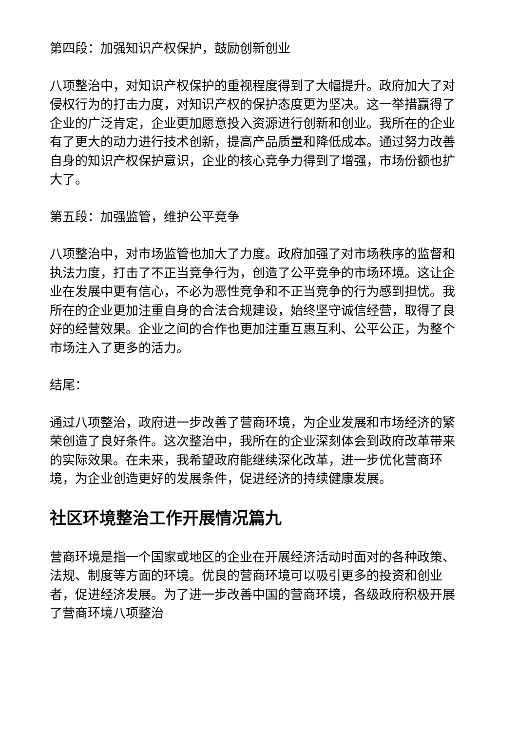第四段：加强知识产权保护，鼓励创新创业
八项整治中，对知识产权保护的重视程度得到了大幅提升。政府加大了对侵权行为的打击力度，对知识产权的保护态度更为坚决。这一举措赢得了企业的广泛肯定，企业更加愿意投入资源进行创新和创业。我所在的企业有了更大的动力进行技术创新，提高产品质量和降低成本。通过努力改善自身的知识产权保护意识，企业的核心竞争力得到了增强，市场份额也扩大了。
第五段：加强监管，维护公平竞争
八项整治中，对市场监管也加大了力度。政府加强了对市场秩序的监督和执法力度，打击了不正当竞争行为，创造了公平竞争的市场环境。这让企业在发展中更有信心，不必为恶性竞争和不正当竞争的行为感到担忧。我所在的企业更加注重自身的合法合规建设，始终坚守诚信经营，取得了良好的经营效果。企业之间的合作也更加注重互惠互利、公平公正，为整个市场注入了更多的活力。
结尾：
通过八项整治，政府进一步改善了营商环境，为企业发展和市场经济的繁荣创造了良好条件。这次整治中，我所在的企业深刻体会到政府改革带来的实际效果。在未来，我希望政府能继续深化改革，进一步优化营商环境，为企业创造更好的发展条件，促进经济的持续健康发展。
社区环境整治工作开展情况篇九
营商环境是指一个国家或地区的企业在开展经济活动时面对的各种政策、法规、制度等方面的环境。优良的营商环境可以吸引更多的投资和创业者，促进经济发展。为了进一步改善中国的营商环境，各级政府积极开展了营商环境八项整治